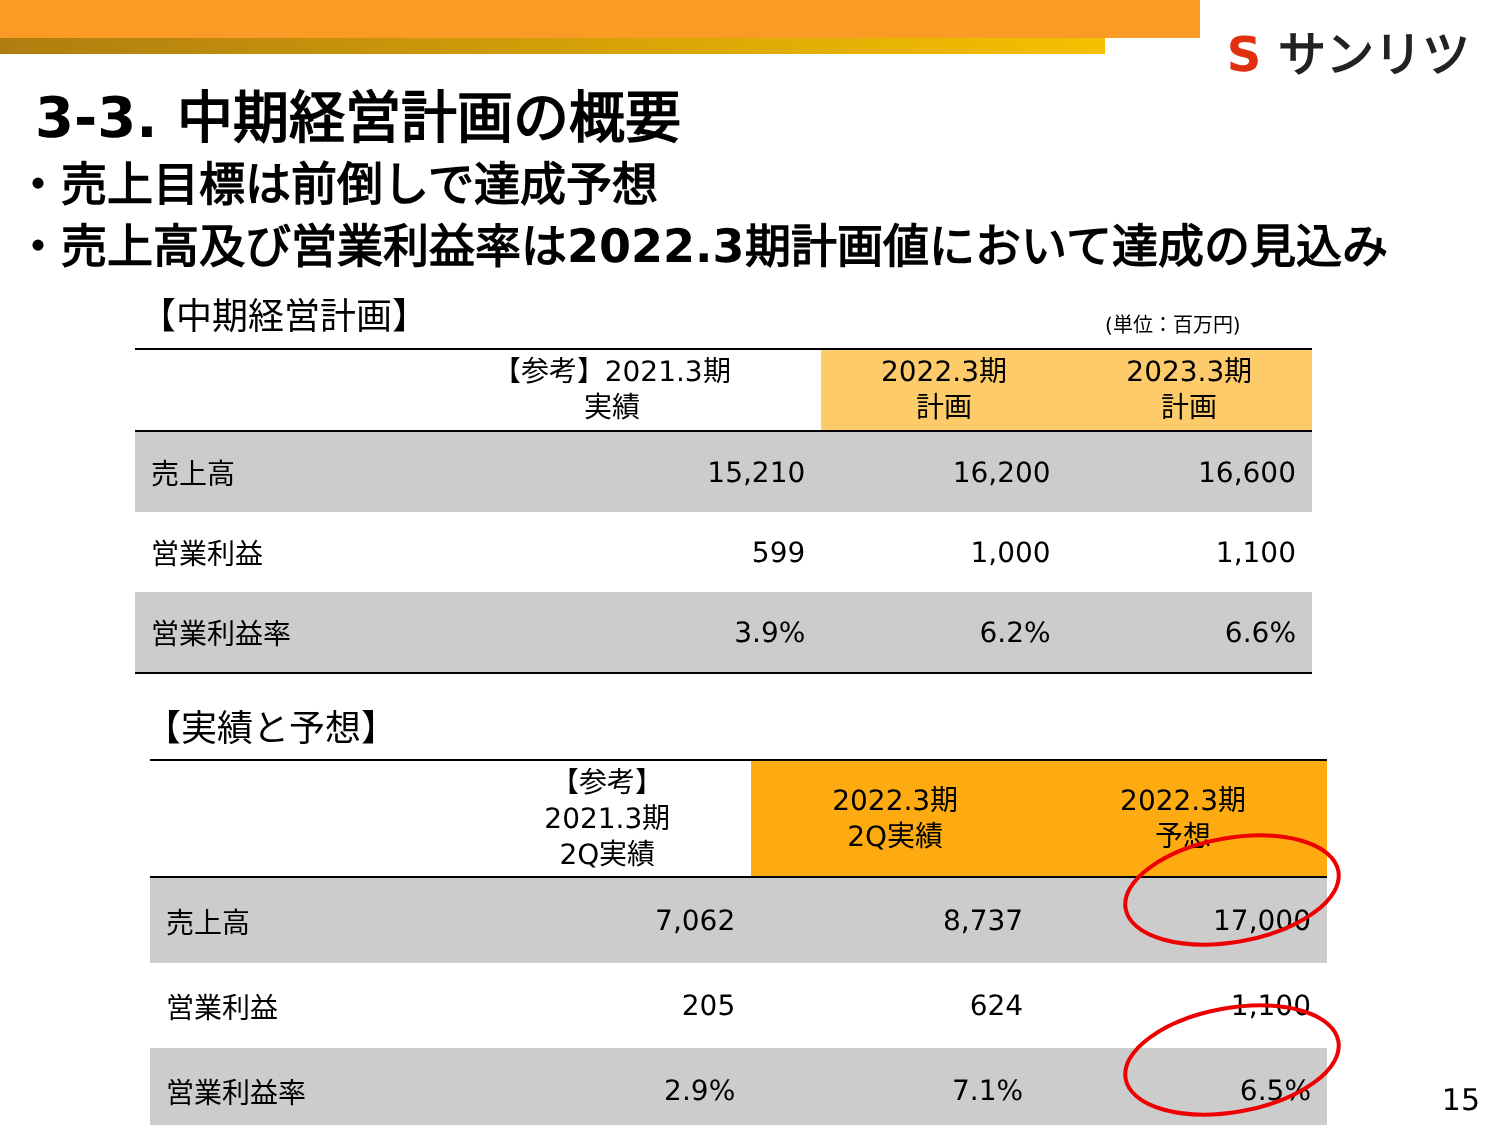S サンリツ
3-3. 中期経営計画の概要
・売上目標は前倒しで達成予想
・売上高及び営業利益率は2022.3期計画値において達成の見込み
【中期経営計画】
(単位：百万円)
| | 【参考】2021.3期 実績 | 2022.3期 計画 | 2023.3期 計画 |
| --- | --- | --- | --- |
| 売上高 | 15,210 | 16,200 | 16,600 |
| 営業利益 | 599 | 1,000 | 1,100 |
| 営業利益率 | 3.9% | 6.2% | 6.6% |
【実績と予想】
| | 【参考】 2021.3期 2Q実績 | 2022.3期 2Q実績 | 2022.3期 予想 |
| --- | --- | --- | --- |
| 売上高 | 7,062 | 8,737 | 17,000 |
| 営業利益 | 205 | 624 | 1,100 |
| 営業利益率 | 2.9% | 7.1% | 6.5% |
15